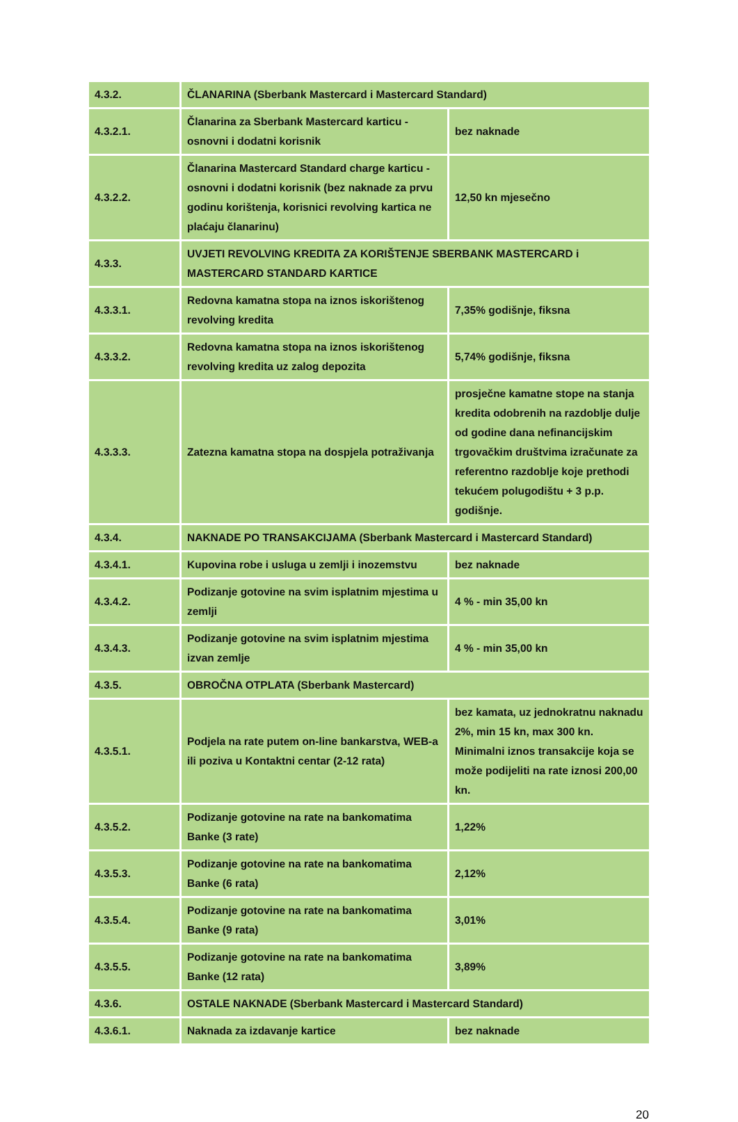| 4.3.2. | ČLANARINA (Sberbank Mastercard i Mastercard Standard) | |
| 4.3.2.1. | Članarina za Sberbank Mastercard karticu - osnovni i dodatni korisnik | bez naknade |
| 4.3.2.2. | Članarina Mastercard Standard charge karticu - osnovni i dodatni korisnik (bez naknade za prvu godinu korištenja, korisnici revolving kartica ne plaćaju članarinu) | 12,50 kn mjesečno |
| 4.3.3. | UVJETI REVOLVING KREDITA ZA KORIŠTENJE SBERBANK MASTERCARD i MASTERCARD STANDARD KARTICE | |
| 4.3.3.1. | Redovna kamatna stopa na iznos iskorištenog revolving kredita | 7,35% godišnje, fiksna |
| 4.3.3.2. | Redovna kamatna stopa na iznos iskorištenog revolving kredita uz zalog depozita | 5,74% godišnje, fiksna |
| 4.3.3.3. | Zatezna kamatna stopa na dospjela potraživanja | prosječne kamatne stope na stanja kredita odobrenih na razdoblje dulje od godine dana nefinancijskim trgovačkim društvima izračunate za referentno razdoblje koje prethodi tekućem polugodištu + 3 p.p. godišnje. |
| 4.3.4. | NAKNADE PO TRANSAKCIJAMA (Sberbank Mastercard i Mastercard Standard) | |
| 4.3.4.1. | Kupovina robe i usluga u zemlji i inozemstvu | bez naknade |
| 4.3.4.2. | Podizanje gotovine na svim isplatnim mjestima u zemlji | 4 % - min 35,00 kn |
| 4.3.4.3. | Podizanje gotovine na svim isplatnim mjestima izvan zemlje | 4 % - min 35,00 kn |
| 4.3.5. | OBROČNA OTPLATA (Sberbank Mastercard) | |
| 4.3.5.1. | Podjela na rate putem on-line bankarstva, WEB-a ili poziva u Kontaktni centar (2-12 rata) | bez kamata, uz jednokratnu naknadu 2%, min 15 kn, max 300 kn. Minimalni iznos transakcije koja se može podijeliti na rate iznosi 200,00 kn. |
| 4.3.5.2. | Podizanje gotovine na rate na bankomatima Banke (3 rate) | 1,22% |
| 4.3.5.3. | Podizanje gotovine na rate na bankomatima Banke (6 rata) | 2,12% |
| 4.3.5.4. | Podizanje gotovine na rate na bankomatima Banke (9 rata) | 3,01% |
| 4.3.5.5. | Podizanje gotovine na rate na bankomatima Banke (12 rata) | 3,89% |
| 4.3.6. | OSTALE NAKNADE (Sberbank Mastercard i Mastercard Standard) | |
| 4.3.6.1. | Naknada za izdavanje kartice | bez naknade |
20